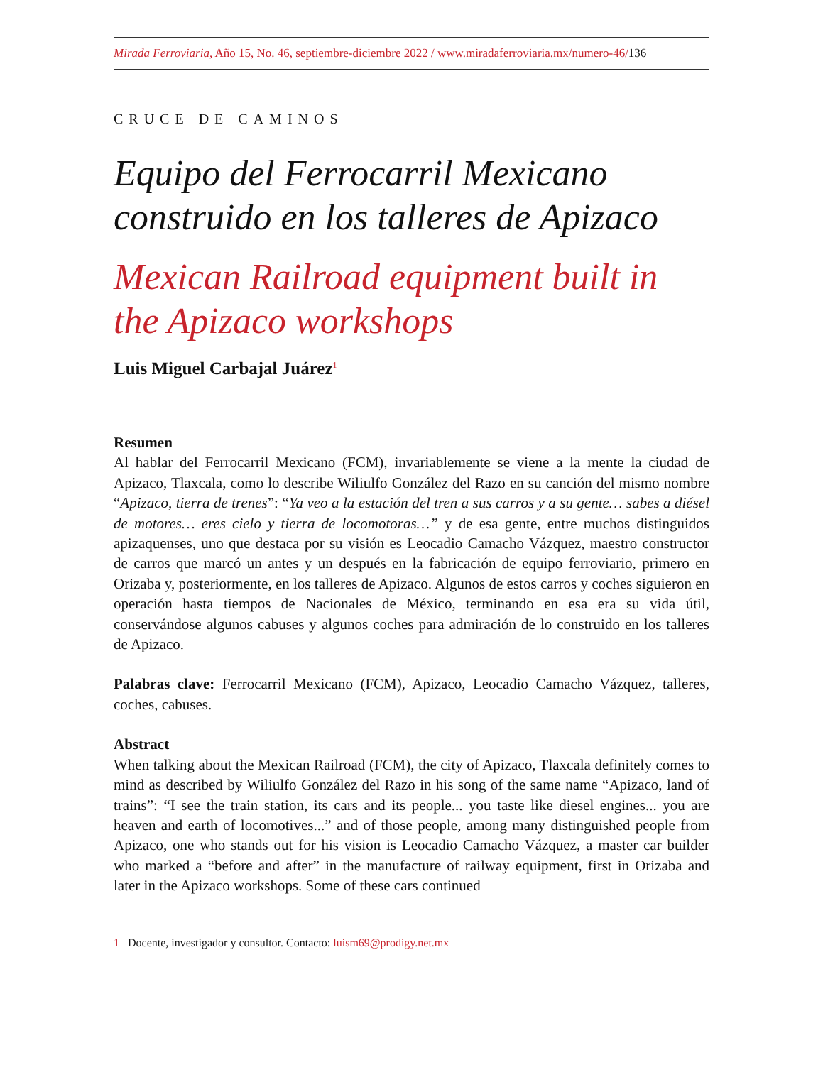Mirada Ferroviaria, Año 15, No. 46, septiembre-diciembre 2022 / www.miradaferroviaria.mx/numero-46/136
CRUCE DE CAMINOS
Equipo del Ferrocarril Mexicano construido en los talleres de Apizaco
Mexican Railroad equipment built in the Apizaco workshops
Luis Miguel Carbajal Juárez<sup>1</sup>
Resumen
Al hablar del Ferrocarril Mexicano (FCM), invariablemente se viene a la mente la ciudad de Apizaco, Tlaxcala, como lo describe Wiliulfo González del Razo en su canción del mismo nombre “Apizaco, tierra de trenes”: “Ya veo a la estación del tren a sus carros y a su gente… sabes a diésel de motores… eres cielo y tierra de locomotoras…” y de esa gente, entre muchos distinguidos apizaquenses, uno que destaca por su visión es Leocadio Camacho Vázquez, maestro constructor de carros que marcó un antes y un después en la fabricación de equipo ferroviario, primero en Orizaba y, posteriormente, en los talleres de Apizaco. Algunos de estos carros y coches siguieron en operación hasta tiempos de Nacionales de México, terminando en esa era su vida útil, conservándose algunos cabuses y algunos coches para admiración de lo construido en los talleres de Apizaco.
Palabras clave: Ferrocarril Mexicano (FCM), Apizaco, Leocadio Camacho Vázquez, talleres, coches, cabuses.
Abstract
When talking about the Mexican Railroad (FCM), the city of Apizaco, Tlaxcala definitely comes to mind as described by Wiliulfo González del Razo in his song of the same name “Apizaco, land of trains”: “I see the train station, its cars and its people... you taste like diesel engines... you are heaven and earth of locomotives...” and of those people, among many distinguished people from Apizaco, one who stands out for his vision is Leocadio Camacho Vázquez, a master car builder who marked a “before and after” in the manufacture of railway equipment, first in Orizaba and later in the Apizaco workshops. Some of these cars continued
1 Docente, investigador y consultor. Contacto: luism69@prodigy.net.mx